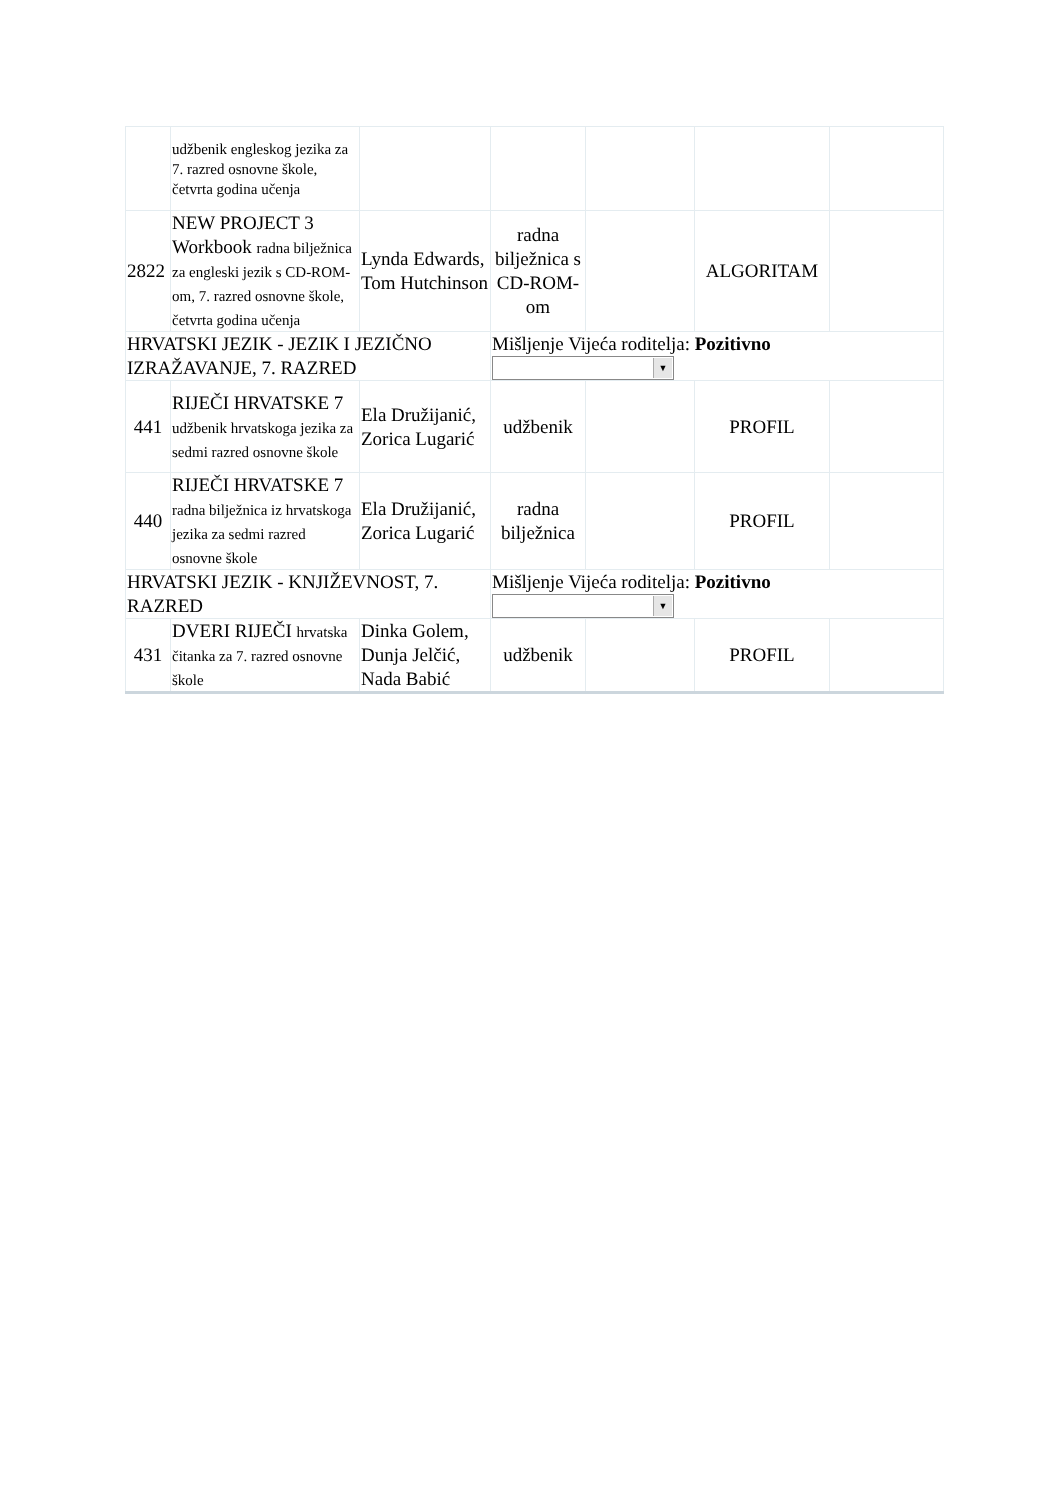| | udžbenik engleskog jezika za 7. razred osnovne škole, četvrta godina učenja | | | | | |
| 2822 | NEW PROJECT 3 Workbook radna bilježnica za engleski jezik s CD-ROM-om, 7. razred osnovne škole, četvrta godina učenja | Lynda Edwards, Tom Hutchinson | radna bilježnica s CD-ROM-om | | ALGORITAM | |
| HRVATSKI JEZIK - JEZIK I JEZIČNO IZRAŽAVANJE, 7. RAZRED | | | Mišljenje Vijeća roditelja: Pozitivno ▼ | | | |
| 441 | RIJEČI HRVATSKE 7 udžbenik hrvatskoga jezika za sedmi razred osnovne škole | Ela Družijanić, Zorica Lugarić | udžbenik | | PROFIL | |
| 440 | RIJEČI HRVATSKE 7 radna bilježnica iz hrvatskoga jezika za sedmi razred osnovne škole | Ela Družijanić, Zorica Lugarić | radna bilježnica | | PROFIL | |
| HRVATSKI JEZIK - KNJIŽEVNOST, 7. RAZRED | | | Mišljenje Vijeća roditelja: Pozitivno ▼ | | | |
| 431 | DVERI RIJEČI hrvatska čitanka za 7. razred osnovne škole | Dinka Golem, Dunja Jelčić, Nada Babić | udžbenik | | PROFIL | |